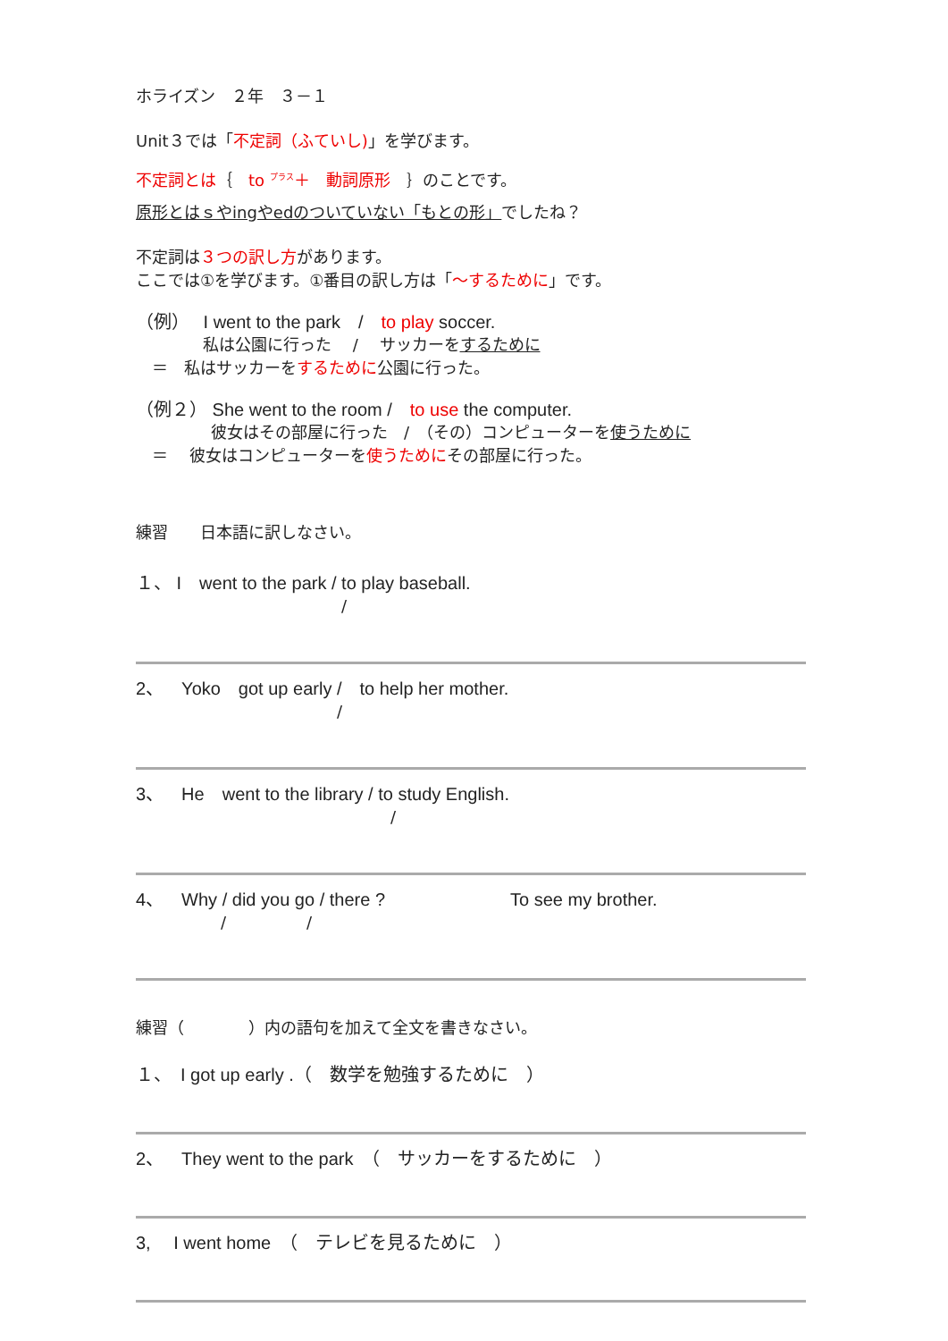ホライズン　２年　３－１
Unit３では「不定詞（ふていし)」を学びます。
不定詞とは｛　to <sup>プラス</sup>＋　動詞原形　｝のことです。
原形とはｓやingやedのついていない「もとの形」でしたね？
不定詞は３つの訳し方があります。
ここでは①を学びます。①番目の訳し方は「～するために」です。
（例）　 I went to the park　/　to play soccer.
私は公園に行った　 /　 サッカーをするために
　＝　私はサッカーをするために公園に行った。
（例２） She went to the room /　to use the computer.
彼女はその部屋に行った　/　（その）コンピューターを使うために
　＝　 彼女はコンピューターを使うためにその部屋に行った。
練習　　日本語に訳しなさい。
１、 I　went to the park / to play baseball.
/
2、　Yoko　got up early /　to help her mother.
/
3、　He　went to the library / to study English.
/
4、　Why / did you go / there ?　　　　　　　To see my brother.
/　　　　　/
練習（　　　　）内の語句を加えて全文を書きなさい。
１、　I got up early .（　数学を勉強するために　）
2、　They went to the park　（　サッカーをするために　）
3,　 I went home　（　テレビを見るために　）